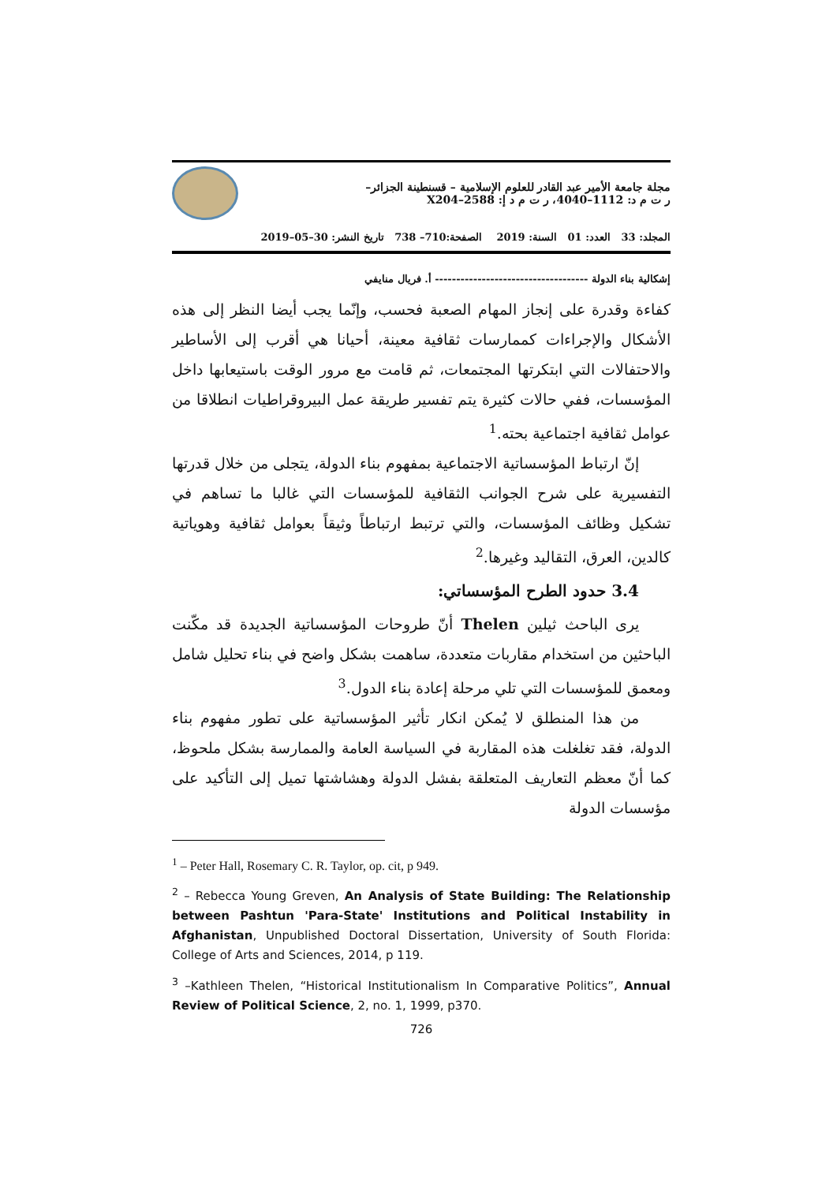مجلة جامعة الأمير عبد القادر للعلوم الإسلامية – قسنطينة الجزائر–
ر ت م د: 1112–4040، ر ت م د إ: 2588–X204
المجلد: 33 العدد: 01 السنة: 2019 الصفحة:710– 738 تاريخ النشر: 30–05–2019
إشكالية بناء الدولة ------------------------------------ أ. فريال منايفي
كفاءة وقدرة على إنجاز المهام الصعبة فحسب، وإنّما يجب أيضا النظر إلى هذه الأشكال والإجراءات كممارسات ثقافية معينة، أحيانا هي أقرب إلى الأساطير والاحتفالات التي ابتكرتها المجتمعات، ثم قامت مع مرور الوقت باستيعابها داخل المؤسسات، ففي حالات كثيرة يتم تفسير طريقة عمل البيروقراطيات انطلاقا من عوامل ثقافية اجتماعية بحته.<sup>1</sup>
إنّ ارتباط المؤسساتية الاجتماعية بمفهوم بناء الدولة، يتجلى من خلال قدرتها التفسيرية على شرح الجوانب الثقافية للمؤسسات التي غالبا ما تساهم في تشكيل وظائف المؤسسات، والتي ترتبط ارتباطاً وثيقاً بعوامل ثقافية وهوياتية كالدين، العرق، التقاليد وغيرها.<sup>2</sup>
3.4 حدود الطرح المؤسساتي:
يرى الباحث ثيلين Thelen أنّ طروحات المؤسساتية الجديدة قد مكّنت الباحثين من استخدام مقاربات متعددة، ساهمت بشكل واضح في بناء تحليل شامل ومعمق للمؤسسات التي تلي مرحلة إعادة بناء الدول.<sup>3</sup>
من هذا المنطلق لا يُمكن انكار تأثير المؤسساتية على تطور مفهوم بناء الدولة، فقد تغلغلت هذه المقاربة في السياسة العامة والممارسة بشكل ملحوظ، كما أنّ معظم التعاريف المتعلقة بفشل الدولة وهشاشتها تميل إلى التأكيد على مؤسسات الدولة
<sup>1</sup> – Peter Hall, Rosemary C. R. Taylor, op. cit, p 949.
<sup>2</sup> – Rebecca Young Greven, An Analysis of State Building: The Relationship between Pashtun 'Para-State' Institutions and Political Instability in Afghanistan, Unpublished Doctoral Dissertation, University of South Florida: College of Arts and Sciences, 2014, p 119.
<sup>3</sup> –Kathleen Thelen, “Historical Institutionalism In Comparative Politics”, Annual Review of Political Science, 2, no. 1, 1999, p370.
726